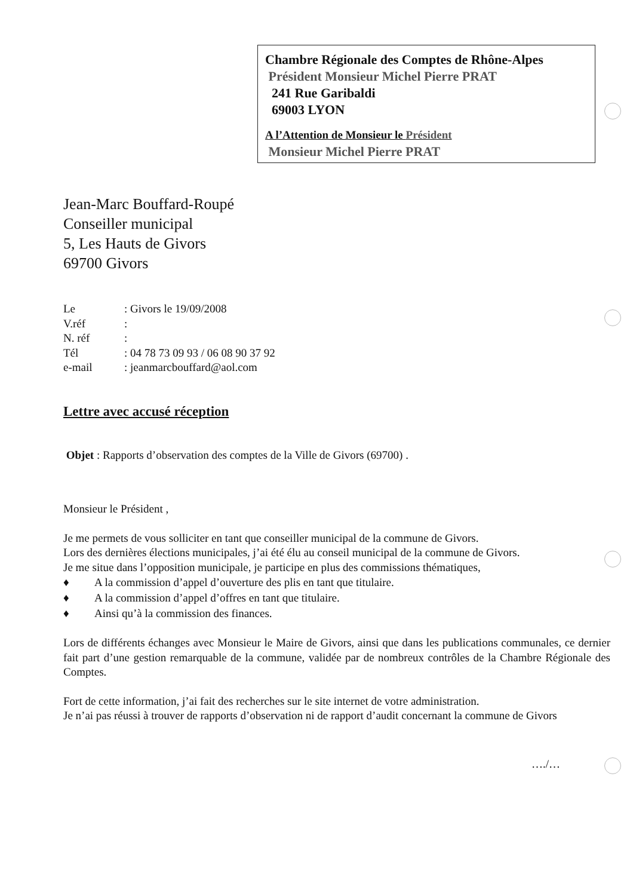Chambre Régionale des Comptes de Rhône-Alpes
Président Monsieur Michel Pierre PRAT
241 Rue Garibaldi
69003 LYON
A l’Attention de Monsieur le Président
Monsieur Michel Pierre PRAT
Jean-Marc Bouffard-Roupé
Conseiller municipal
5, Les Hauts de Givors
69700 Givors
| Le | : Givors le 19/09/2008 |
| V.réf | : |
| N. réf | : |
| Tél | : 04 78 73 09 93 / 06 08 90 37 92 |
| e-mail | : jeanmarcbouffard@aol.com |
Lettre avec accusé réception
Objet : Rapports d’observation des comptes de la Ville de Givors (69700) .
Monsieur le Président ,
Je me permets de vous solliciter en tant que conseiller municipal de la commune de Givors.
Lors des dernières élections municipales, j’ai été élu au conseil municipal de la commune de Givors.
Je me situe dans l’opposition municipale, je participe en plus des commissions thématiques,
♦ A la commission d’appel d’ouverture des plis en tant que titulaire.
♦ A la commission d’appel d’offres en tant que titulaire.
♦ Ainsi qu’à la commission des finances.
Lors de différents échanges avec Monsieur le Maire de Givors, ainsi que dans les publications communales, ce dernier fait part d’une gestion remarquable de la commune, validée par de nombreux contrôles de la Chambre Régionale des Comptes.
Fort de cette information, j’ai fait des recherches sur le site internet de votre administration.
Je n’ai pas réussi à trouver de rapports d’observation ni de rapport d’audit concernant la commune de Givors
…./…